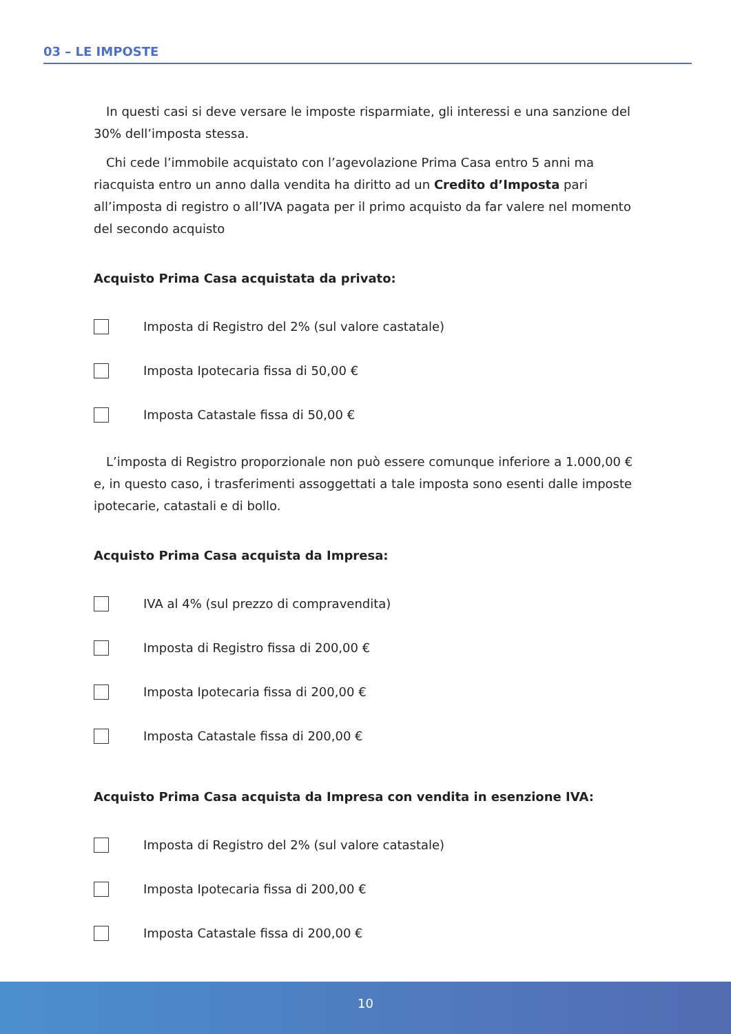03 – LE IMPOSTE
In questi casi si deve versare le imposte risparmiate, gli interessi e una sanzione del 30% dell’imposta stessa.
Chi cede l’immobile acquistato con l’agevolazione Prima Casa entro 5 anni ma riacquista entro un anno dalla vendita ha diritto ad un Credito d’Imposta pari all’imposta di registro o all’IVA pagata per il primo acquisto da far valere nel momento del secondo acquisto
Acquisto Prima Casa acquistata da privato:
Imposta di Registro del 2% (sul valore castatale)
Imposta Ipotecaria fissa di 50,00 €
Imposta Catastale fissa di 50,00 €
L’imposta di Registro proporzionale non può essere comunque inferiore a 1.000,00 € e, in questo caso, i trasferimenti assoggettati a tale imposta sono esenti dalle imposte ipotecarie, catastali e di bollo.
Acquisto Prima Casa acquista da Impresa:
IVA al 4% (sul prezzo di compravendita)
Imposta di Registro fissa di 200,00 €
Imposta Ipotecaria fissa di 200,00 €
Imposta Catastale fissa di 200,00 €
Acquisto Prima Casa acquista da Impresa con vendita in esenzione IVA:
Imposta di Registro del 2% (sul valore catastale)
Imposta Ipotecaria fissa di 200,00 €
Imposta Catastale fissa di 200,00 €
10